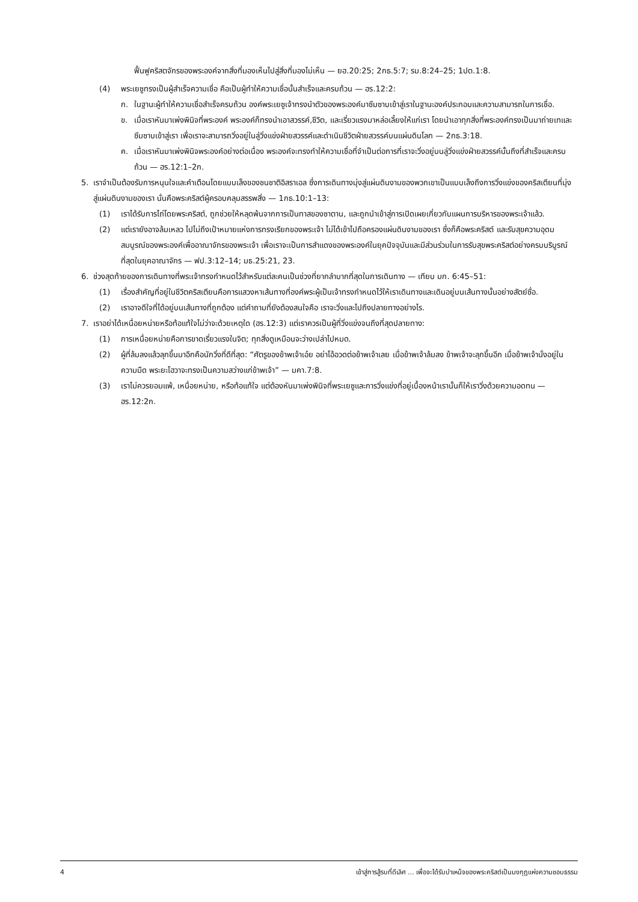ฟื้นฟูคริสตจักรของพระองค์จากสิ่งที่มองเห็นไปสู่สิ่งที่มองไม่เห็น — ยฮ.20:25; 2กธ.5:7; รม.8:24–25; 1ปต.1:8.
(4) พระเยซูทรงเป็นผู้สำเร็จความเชื่อ คือเป็นผู้ทำให้ความเชื่อนั้นสำเร็จและครบถ้วน — ฮร.12:2:
ก. ในฐานะผู้ทำให้ความเชื่อสำเร็จครบถ้วน องค์พระเยซูเจ้าทรงนำตัวของพระองค์มาซึมซาบเข้าสู่เราในฐานะองค์ประกอบและความสามารถในการเชื่อ.
ข. เมื่อเราหันมาเพ่งพินิจที่พระองค์ พระองค์ก็ทรงนำเอาสวรรค์,ชีวิต, และเรี่ยวแรงมาหล่อเลี้ยงให้แก่เรา โดยนำเอาทุกสิ่งที่พระองค์ทรงเป็นมาถ่ายเทและซึมซาบเข้าสู่เรา เพื่อเราจะสามารถวิ่งอยู่ในลู่วิ่งแข่งฝ่ายสวรรค์และดำเนินชีวิตฝ่ายสวรรค์บนแผ่นดินโลก — 2กธ.3:18.
ค. เมื่อเราหันมาเพ่งพินิจพระองค์อย่างต่อเนื่อง พระองค์จะทรงทำให้ความเชื่อที่จำเป็นต่อการที่เราจะวิ่งอยู่บนลู่วิ่งแข่งฝ่ายสวรรค์นั้นถึงที่สำเร็จและครบถ้วน — ฮร.12:1–2ก.
5. เราจำเป็นต้องรับการหนุนใจและคำเตือนโดยแบบเล็งของชนชาติอิสราเอล ซึ่งการเดินทางมุ่งสู่แผ่นดินงามของพวกเขาเป็นแบบเล็งถึงการวิ่งแข่งของคริสเตียนที่มุ่งสู่แผ่นดินงามของเรา นั่นคือพระคริสต์ผู้ครอบคลุมสรรพสิ่ง — 1กธ.10:1–13:
(1) เราได้รับการไถ่โดยพระคริสต์, ถูกช่วยให้หลุดพ้นจากการเป็นทาสของซาตาน, และถูกนำเข้าสู่การเปิดเผยเกี่ยวกับแผนการบริหารของพระเจ้าแล้ว.
(2) แต่เรายังอาจล้มเหลว ไปไม่ถึงเป้าหมายแห่งการทรงเรียกของพระเจ้า ไม่ได้เข้าไปถือครองแผ่นดินงามของเรา ซึ่งก็คือพระคริสต์ และรับสุขความอุดมสมบูรณ์ของพระองค์เพื่ออาณาจักรของพระเจ้า เพื่อเราจะเป็นการสำแดงของพระองค์ในยุคปัจจุบันและมีส่วนร่วมในการรับสุขพระคริสต์อย่างครบบริบูรณ์ที่สุดในยุคอาณาจักร — ฟป.3:12–14; มธ.25:21, 23.
6. ช่วงสุดท้ายของการเดินทางที่พระเจ้าทรงกำหนดไว้สำหรับแต่ละคนเป็นช่วงที่ยากลำบากที่สุดในการเดินทาง — เทียบ มก. 6:45–51:
(1) เรื่องสำคัญที่อยู่ในชีวิตคริสเตียนคือการแสวงหาเส้นทางที่องค์พระผู้เป็นเจ้าทรงกำหนดไว้ให้เราเดินทางและเดินอยู่บนเส้นทางนั้นอย่างสัตย์ซื่อ.
(2) เราอาจดีใจที่ได้อยู่บนเส้นทางที่ถูกต้อง แต่คำถามที่ยังต้องสนใจคือ เราจะวิ่งและไปถึงปลายทางอย่างไร.
7. เราอย่าได้เหนื่อยหน่ายหรือท้อแท้ใจไม่ว่าจะด้วยเหตุใด (ฮร.12:3) แต่เราควรเป็นผู้ที่วิ่งแข่งจนถึงที่สุดปลายทาง:
(1) การเหนื่อยหน่ายคือการขาดเรี่ยวแรงในจิต; ทุกสิ่งดูเหมือนจะว่างเปล่าไปหมด.
(2) ผู้ที่ล้มลงแล้วลุกขึ้นมาอีกคือนักวิ่งที่ดีที่สุด: “ศัตรูของข้าพเจ้าเอ๋ย อย่าโอ้อวดต่อข้าพเจ้าเลย เมื่อข้าพเจ้าล้มลง ข้าพเจ้าจะลุกขึ้นอีก เมื่อข้าพเจ้านั่งอยู่ในความมืด พระยะโฮวาจะทรงเป็นความสว่างแก่ข้าพเจ้า” — มคา.7:8.
(3) เราไม่ควรยอมแพ้, เหนื่อยหน่าย, หรือท้อแท้ใจ แต่ต้องหันมาเพ่งพินิจที่พระเยซูและการวิ่งแข่งที่อยู่เบื้องหน้าเรานั้นก็ให้เราวิ่งด้วยความอดทน — ฮร.12:2ก.
4 เข้าสู่การสู้รบที่ดีเลิศ ... เพื่อจะได้รับบำเหน็จของพระคริสต์เป็นมงกุฎแห่งความชอบธรรม